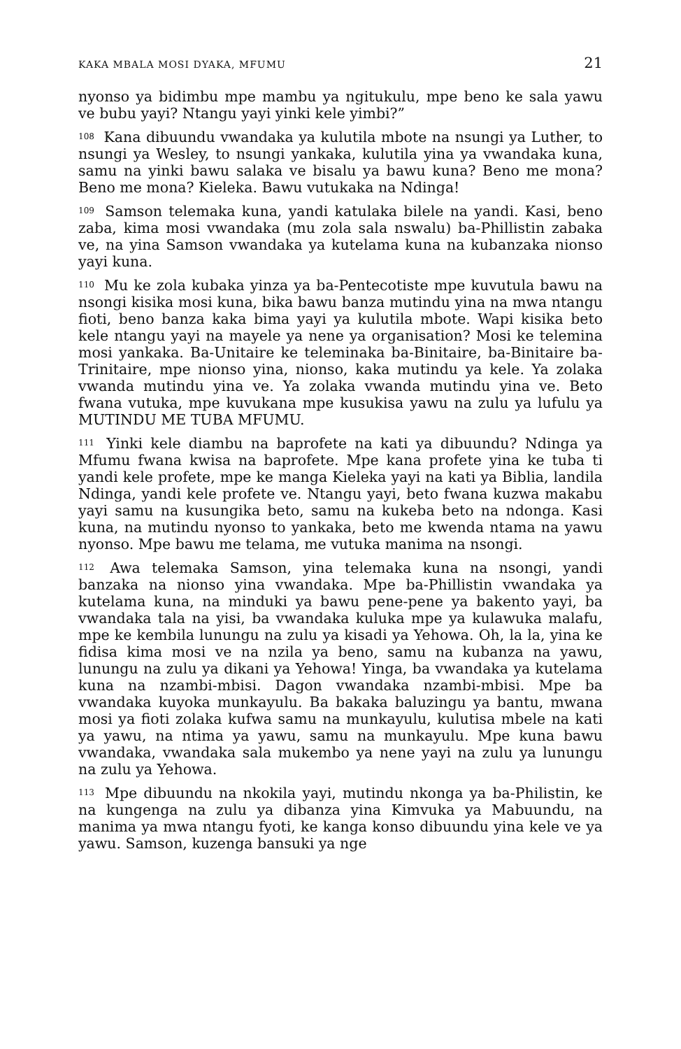KAKA MBALA MOSI DYAKA, MFUMU 21
nyonso ya bidimbu mpe mambu ya ngitukulu, mpe beno ke sala yawu ve bubu yayi? Ntangu yayi yinki kele yimbi?”
<sup>108</sup> Kana dibuundu vwandaka ya kulutila mbote na nsungi ya Luther, to nsungi ya Wesley, to nsungi yankaka, kulutila yina ya vwandaka kuna, samu na yinki bawu salaka ve bisalu ya bawu kuna? Beno me mona? Beno me mona? Kieleka. Bawu vutukaka na Ndinga!
<sup>109</sup> Samson telemaka kuna, yandi katulaka bilele na yandi. Kasi, beno zaba, kima mosi vwandaka (mu zola sala nswalu) ba-Phillistin zabaka ve, na yina Samson vwandaka ya kutelama kuna na kubanzaka nionso yayi kuna.
<sup>110</sup> Mu ke zola kubaka yinza ya ba-Pentecotiste mpe kuvutula bawu na nsongi kisika mosi kuna, bika bawu banza mutindu yina na mwa ntangu fioti, beno banza kaka bima yayi ya kulutila mbote. Wapi kisika beto kele ntangu yayi na mayele ya nene ya organisation? Mosi ke telemina mosi yankaka. Ba-Unitaire ke teleminaka ba-Binitaire, ba-Binitaire ba-Trinitaire, mpe nionso yina, nionso, kaka mutindu ya kele. Ya zolaka vwanda mutindu yina ve. Ya zolaka vwanda mutindu yina ve. Beto fwana vutuka, mpe kuvukana mpe kusukisa yawu na zulu ya lufulu ya MUTINDU ME TUBA MFUMU.
<sup>111</sup> Yinki kele diambu na baprofete na kati ya dibuundu? Ndinga ya Mfumu fwana kwisa na baprofete. Mpe kana profete yina ke tuba ti yandi kele profete, mpe ke manga Kieleka yayi na kati ya Biblia, landila Ndinga, yandi kele profete ve. Ntangu yayi, beto fwana kuzwa makabu yayi samu na kusungika beto, samu na kukeba beto na ndonga. Kasi kuna, na mutindu nyonso to yankaka, beto me kwenda ntama na yawu nyonso. Mpe bawu me telama, me vutuka manima na nsongi.
<sup>112</sup> Awa telemaka Samson, yina telemaka kuna na nsongi, yandi banzaka na nionso yina vwandaka. Mpe ba-Phillistin vwandaka ya kutelama kuna, na minduki ya bawu pene-pene ya bakento yayi, ba vwandaka tala na yisi, ba vwandaka kuluka mpe ya kulawuka malafu, mpe ke kembila lunungu na zulu ya kisadi ya Yehowa. Oh, la la, yina ke fidisa kima mosi ve na nzila ya beno, samu na kubanza na yawu, lunungu na zulu ya dikani ya Yehowa! Yinga, ba vwandaka ya kutelama kuna na nzambi-mbisi. Dagon vwandaka nzambi-mbisi. Mpe ba vwandaka kuyoka munkayulu. Ba bakaka baluzingu ya bantu, mwana mosi ya fioti zolaka kufwa samu na munkayulu, kulutisa mbele na kati ya yawu, na ntima ya yawu, samu na munkayulu. Mpe kuna bawu vwandaka, vwandaka sala mukembo ya nene yayi na zulu ya lunungu na zulu ya Yehowa.
<sup>113</sup> Mpe dibuundu na nkokila yayi, mutindu nkonga ya ba-Philistin, ke na kungenga na zulu ya dibanza yina Kimvuka ya Mabuundu, na manima ya mwa ntangu fyoti, ke kanga konso dibuundu yina kele ve ya yawu. Samson, kuzenga bansuki ya nge